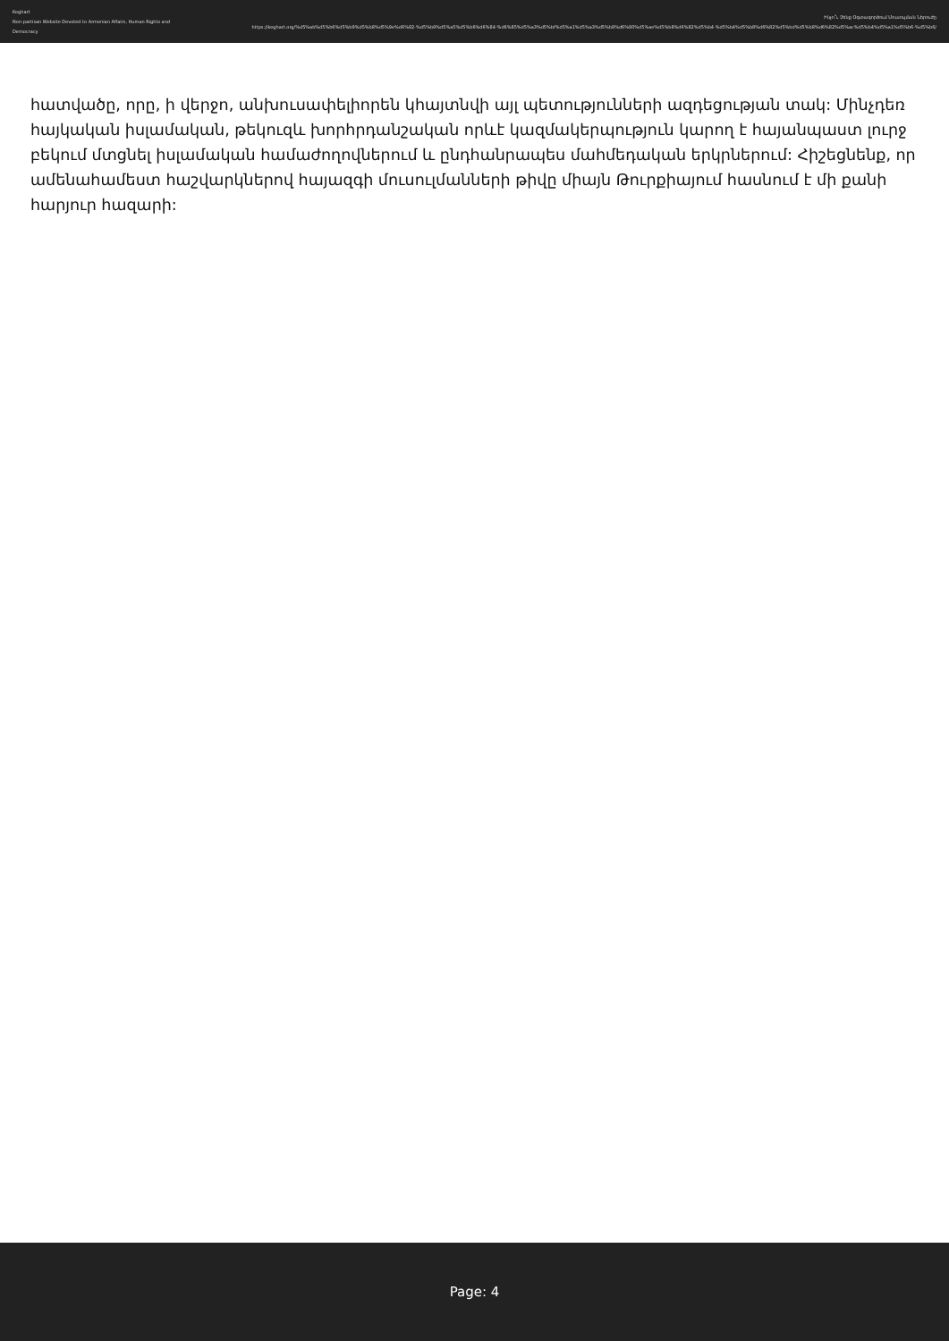Keghart
Non-partisan Website Devoted to Armenian Affairs, Human Rights and Democracy
Ինչո՞ւ Չենք Օգտագործում Մուսուլման Ներուժը
https://keghart.org/%d5%ab%d5%b6%d5%b9%d5%b8%d5%9e%d6%82-%d5%b9%d5%a5%d5%b6%d6%84-%d6%85%d5%a3%d5%bf%d5%a1%d5%a3%d5%b8%d6%80%d5%ae%d5%b8%d6%82%d5%b4-%d5%b4%d5%b8%d6%82%d5%bd%d5%b8%d6%82%d5%ac%d5%b4%d5%a1%d5%b6-%d5%b6/
հատվածը, որը, ի վերջո, անխուսափելիորեն կհայտնվի այլ պետությունների ազդեցության տակ: Մինչդեռ հայկական իսլամական, թեկուզև խորհրդանշական որևէ կազմակերպություն կարող է հայանպաստ լուրջ բեկում մտցնել իսլամական համաժողովներում և ընդհանրապես մահմեդական երկրներում: Հիշեցնենք, որ ամենահամեստ հաշվարկներով հայազգի մուսուլմանների թիվը միայն Թուրքիայում հասնում է մի քանի հարյուր հազարի:
Page: 4